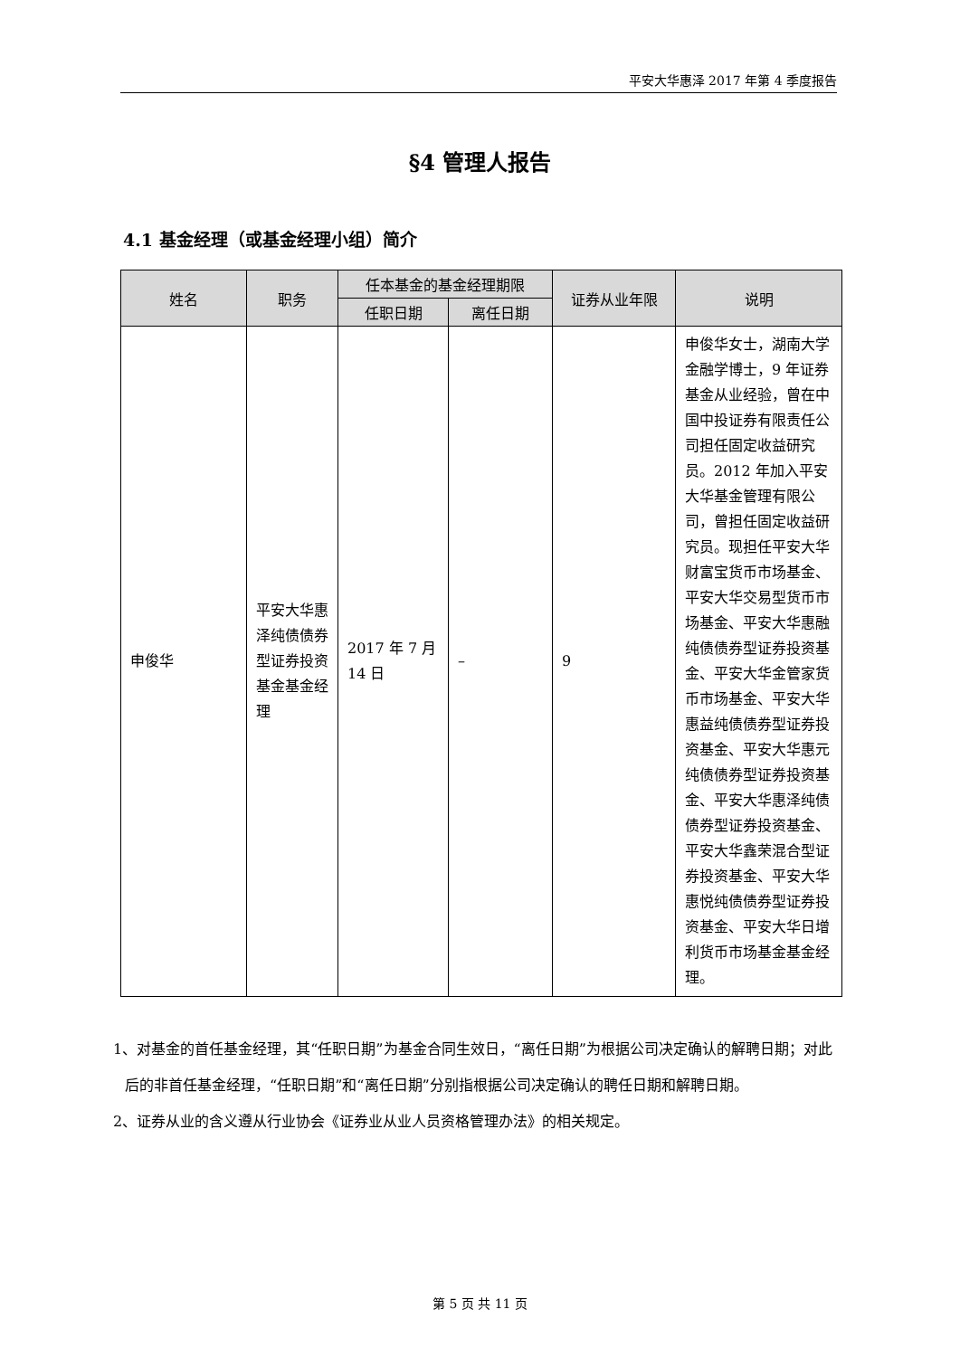平安大华惠泽 2017 年第 4 季度报告
§4 管理人报告
4.1 基金经理（或基金经理小组）简介
| 姓名 | 职务 | 任本基金的基金经理期限 | | 证券从业年限 | 说明 |
| --- | --- | --- | --- | --- | --- |
| | | 任职日期 | 离任日期 | | |
| 申俊华 | 平安大华惠泽纯债债券型证券投资基金基金经理 | 2017 年 7 月 14 日 | – | 9 | 申俊华女士，湖南大学金融学博士，9 年证券基金从业经验，曾在中国中投证券有限责任公司担任固定收益研究员。2012 年加入平安大华基金管理有限公司，曾担任固定收益研究员。现担任平安大华财富宝货币市场基金、平安大华交易型货币市场基金、平安大华惠融纯债债券型证券投资基金、平安大华金管家货币市场基金、平安大华惠益纯债债券型证券投资基金、平安大华惠元纯债债券型证券投资基金、平安大华惠泽纯债债券型证券投资基金、平安大华鑫荣混合型证券投资基金、平安大华惠悦纯债债券型证券投资基金、平安大华日增利货币市场基金基金经理。 |
1、对基金的首任基金经理，其“任职日期”为基金合同生效日，“离任日期”为根据公司决定确认的解聘日期；对此后的非首任基金经理，“任职日期”和“离任日期”分别指根据公司决定确认的聘任日期和解聘日期。
2、证券从业的含义遵从行业协会《证券业从业人员资格管理办法》的相关规定。
第 5 页 共 11 页